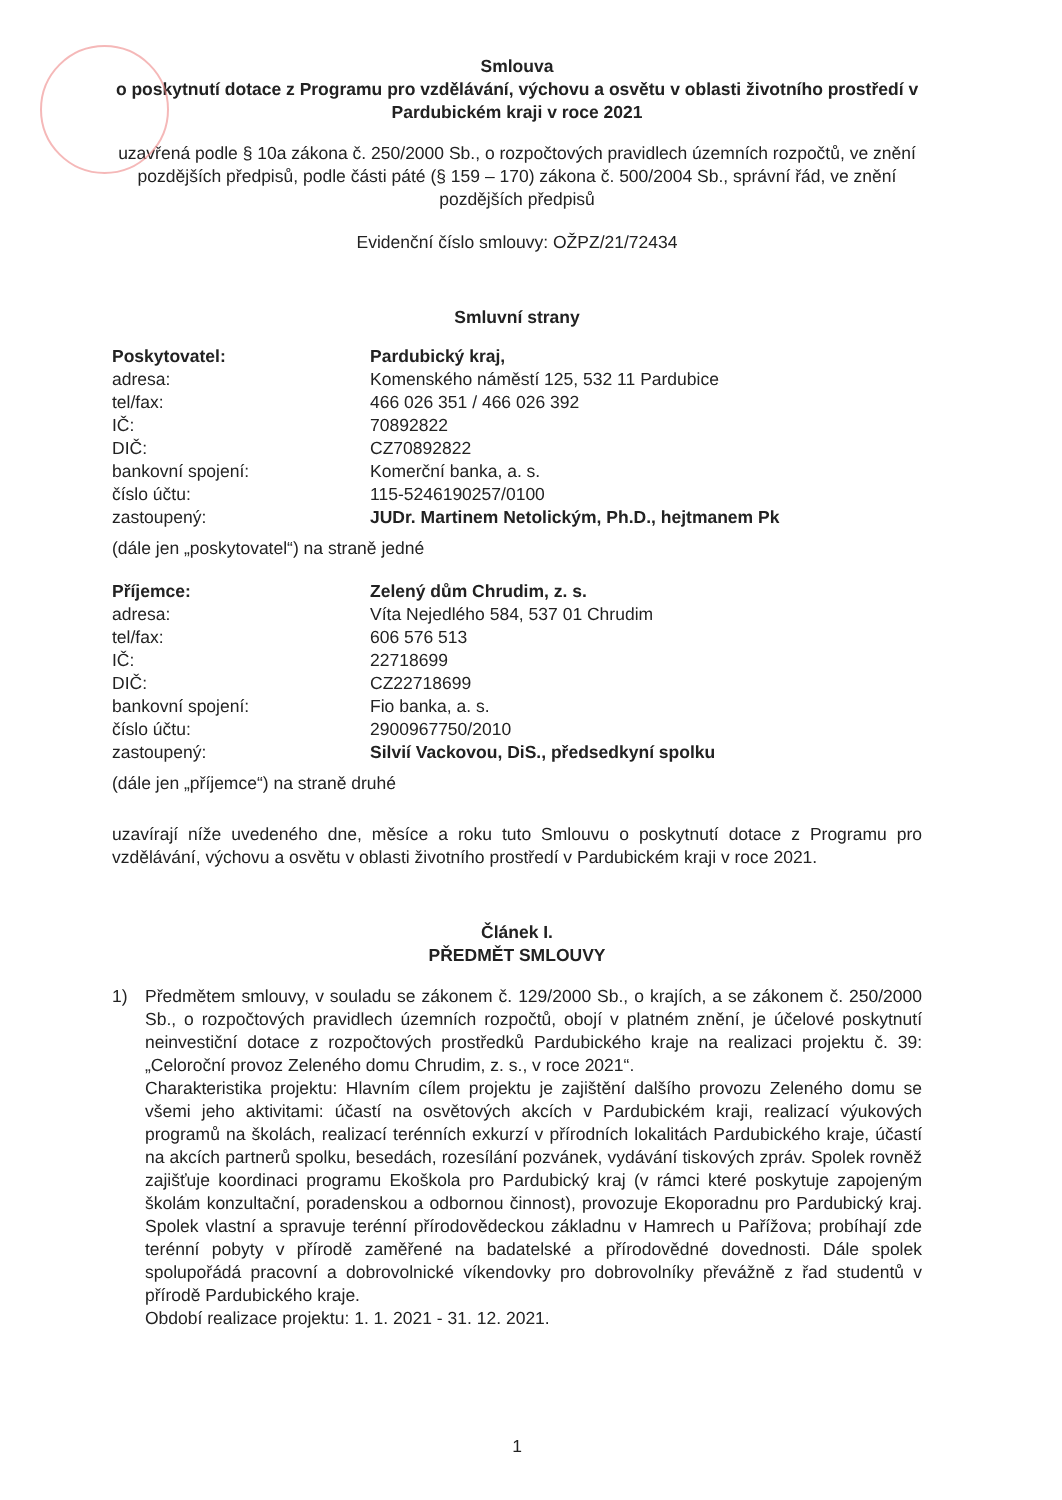Smlouva
o poskytnutí dotace z Programu pro vzdělávání, výchovu a osvětu v oblasti životního prostředí v Pardubickém kraji v roce 2021
uzavřená podle § 10a zákona č. 250/2000 Sb., o rozpočtových pravidlech územních rozpočtů, ve znění pozdějších předpisů, podle části páté (§ 159 – 170) zákona č. 500/2004 Sb., správní řád, ve znění pozdějších předpisů
Evidenční číslo smlouvy: OŽPZ/21/72434
Smluvní strany
Poskytovatel: Pardubický kraj,
adresa: Komenského náměstí 125, 532 11 Pardubice
tel/fax: 466 026 351 / 466 026 392
IČ: 70892822
DIČ: CZ70892822
bankovní spojení: Komerční banka, a. s.
číslo účtu: 115-5246190257/0100
zastoupený: JUDr. Martinem Netolickým, Ph.D., hejtmanem Pk
(dále jen „poskytovatel“) na straně jedné
Příjemce: Zelený dům Chrudim, z. s.
adresa: Víta Nejedlého 584, 537 01 Chrudim
tel/fax: 606 576 513
IČ: 22718699
DIČ: CZ22718699
bankovní spojení: Fio banka, a. s.
číslo účtu: 2900967750/2010
zastoupený: Silvií Vackovou, DiS., předsedkyní spolku
(dále jen „příjemce“) na straně druhé
uzavírají níže uvedeného dne, měsíce a roku tuto Smlouvu o poskytnutí dotace z Programu pro vzdělávání, výchovu a osvětu v oblasti životního prostředí v Pardubickém kraji v roce 2021.
Článek I.
PŘEDMĚT SMLOUVY
1) Předmětem smlouvy, v souladu se zákonem č. 129/2000 Sb., o krajích, a se zákonem č. 250/2000 Sb., o rozpočtových pravidlech územních rozpočtů, obojí v platném znění, je účelové poskytnutí neinvestiční dotace z rozpočtových prostředků Pardubického kraje na realizaci projektu č. 39: „Celoroční provoz Zeleného domu Chrudim, z. s., v roce 2021“.
Charakteristika projektu: Hlavním cílem projektu je zajištění dalšího provozu Zeleného domu se všemi jeho aktivitami: účastí na osvětových akcích v Pardubickém kraji, realizací výukových programů na školách, realizací terénních exkurzí v přírodních lokalitách Pardubického kraje, účastí na akcích partnerů spolku, besedách, rozesílání pozvánek, vydávání tiskových zpráv. Spolek rovněž zajišťuje koordinaci programu Ekoškola pro Pardubický kraj (v rámci které poskytuje zapojeným školám konzultační, poradenskou a odbornou činnost), provozuje Ekoporadnu pro Pardubický kraj. Spolek vlastní a spravuje terénní přírodovědeckou základnu v Hamrech u Pařížova; probíhají zde terénní pobyty v přírodě zaměřené na badatelské a přírodovědné dovednosti. Dále spolek spolupořádá pracovní a dobrovolnické víkendovky pro dobrovolníky převážně z řad studentů v přírodě Pardubického kraje.
Období realizace projektu: 1. 1. 2021 - 31. 12. 2021.
1